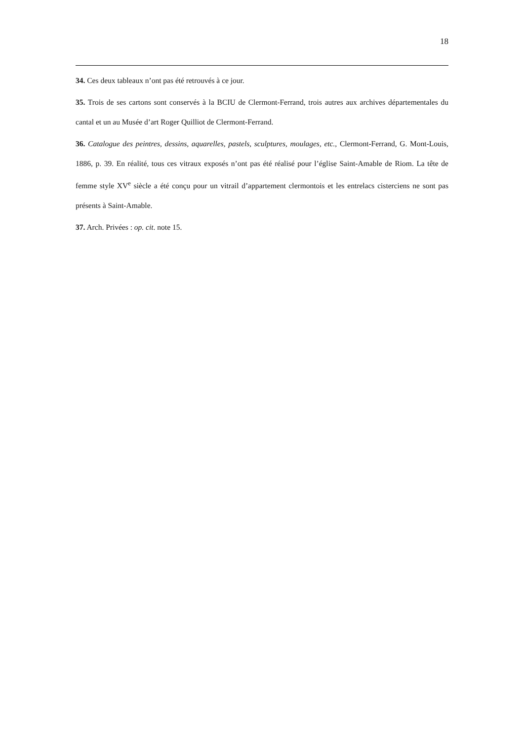18
34. Ces deux tableaux n’ont pas été retrouvés à ce jour.
35. Trois de ses cartons sont conservés à la BCIU de Clermont-Ferrand, trois autres aux archives départementales du cantal et un au Musée d’art Roger Quilliot de Clermont-Ferrand.
36. Catalogue des peintres, dessins, aquarelles, pastels, sculptures, moulages, etc., Clermont-Ferrand, G. Mont-Louis, 1886, p. 39. En réalité, tous ces vitraux exposés n’ont pas été réalisé pour l’église Saint-Amable de Riom. La tête de femme style XV<sup>e</sup> siècle a été conçu pour un vitrail d’appartement clermontois et les entrelacs cisterciens ne sont pas présents à Saint-Amable.
37. Arch. Privées : op. cit. note 15.